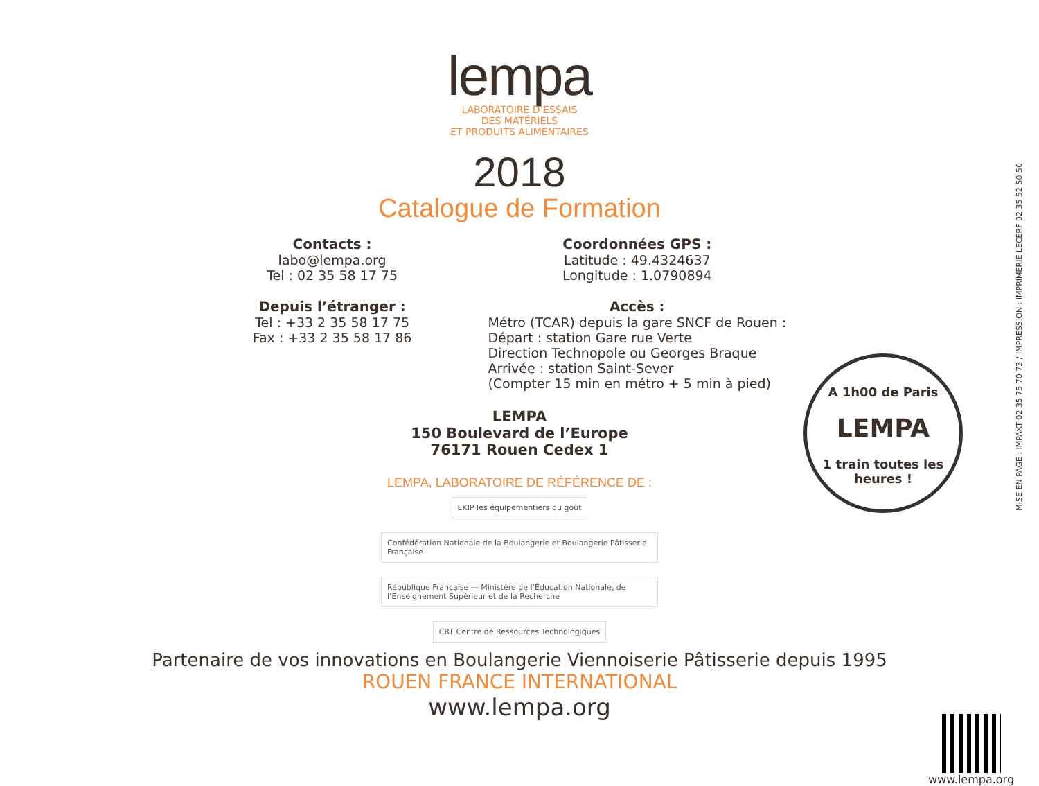lempa
LABORATOIRE D’ESSAIS
DES MATÉRIELS
ET PRODUITS ALIMENTAIRES
2018
Catalogue de Formation
Contacts :
labo@lempa.org
Tel : 02 35 58 17 75
Depuis l’étranger :
Tel : +33 2 35 58 17 75
Fax : +33 2 35 58 17 86
Coordonnées GPS :
Latitude : 49.4324637
Longitude : 1.0790894
Accès :
Métro (TCAR) depuis la gare SNCF de Rouen :
Départ : station Gare rue Verte
Direction Technopole ou Georges Braque
Arrivée : station Saint-Sever
(Compter 15 min en métro + 5 min à pied)
LEMPA
150 Boulevard de l’Europe
76171 Rouen Cedex 1
LEMPA, LABORATOIRE DE RÉFÉRENCE DE :
EKIP les équipementiers du goût Confédération Nationale de la Boulangerie et Boulangerie Pâtisserie Française République Française — Ministère de l’Éducation Nationale, de l’Enseignement Supérieur et de la Recherche CRT Centre de Ressources Technologiques
Partenaire de vos innovations en Boulangerie Viennoiserie Pâtisserie depuis 1995
ROUEN FRANCE INTERNATIONAL
www.lempa.org
A 1h00 de Paris
LEMPA
1 train toutes les heures !
MISE EN PAGE : IMPAKT 02 35 75 70 73 / IMPRESSION : IMPRIMERIE LECERF 02 35 52 50 50
www.lempa.org